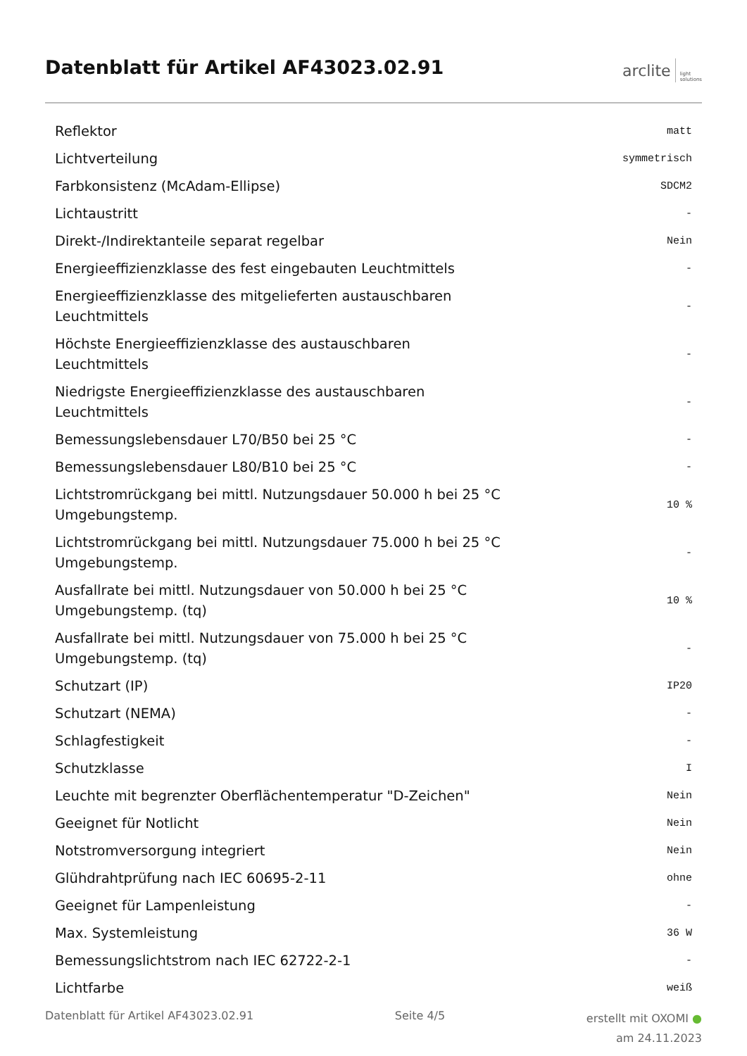Datenblatt für Artikel AF43023.02.91
arclite light
solutions
| Reflektor | matt |
| Lichtverteilung | symmetrisch |
| Farbkonsistenz (McAdam-Ellipse) | SDCM2 |
| Lichtaustritt | - |
| Direkt-/Indirektanteile separat regelbar | Nein |
| Energieeffizienzklasse des fest eingebauten Leuchtmittels | - |
| Energieeffizienzklasse des mitgelieferten austauschbaren Leuchtmittels | - |
| Höchste Energieeffizienzklasse des austauschbaren Leuchtmittels | - |
| Niedrigste Energieeffizienzklasse des austauschbaren Leuchtmittels | - |
| Bemessungslebensdauer L70/B50 bei 25 °C | - |
| Bemessungslebensdauer L80/B10 bei 25 °C | - |
| Lichtstromrückgang bei mittl. Nutzungsdauer 50.000 h bei 25 °C Umgebungstemp. | 10 % |
| Lichtstromrückgang bei mittl. Nutzungsdauer 75.000 h bei 25 °C Umgebungstemp. | - |
| Ausfallrate bei mittl. Nutzungsdauer von 50.000 h bei 25 °C Umgebungstemp. (tq) | 10 % |
| Ausfallrate bei mittl. Nutzungsdauer von 75.000 h bei 25 °C Umgebungstemp. (tq) | - |
| Schutzart (IP) | IP20 |
| Schutzart (NEMA) | - |
| Schlagfestigkeit | - |
| Schutzklasse | I |
| Leuchte mit begrenzter Oberflächentemperatur "D-Zeichen" | Nein |
| Geeignet für Notlicht | Nein |
| Notstromversorgung integriert | Nein |
| Glühdrahtprüfung nach IEC 60695-2-11 | ohne |
| Geeignet für Lampenleistung | - |
| Max. Systemleistung | 36 W |
| Bemessungslichtstrom nach IEC 62722-2-1 | - |
| Lichtfarbe | weiß |
Datenblatt für Artikel AF43023.02.91 Seite 4/5
erstellt mit OXOMI ●
am 24.11.2023